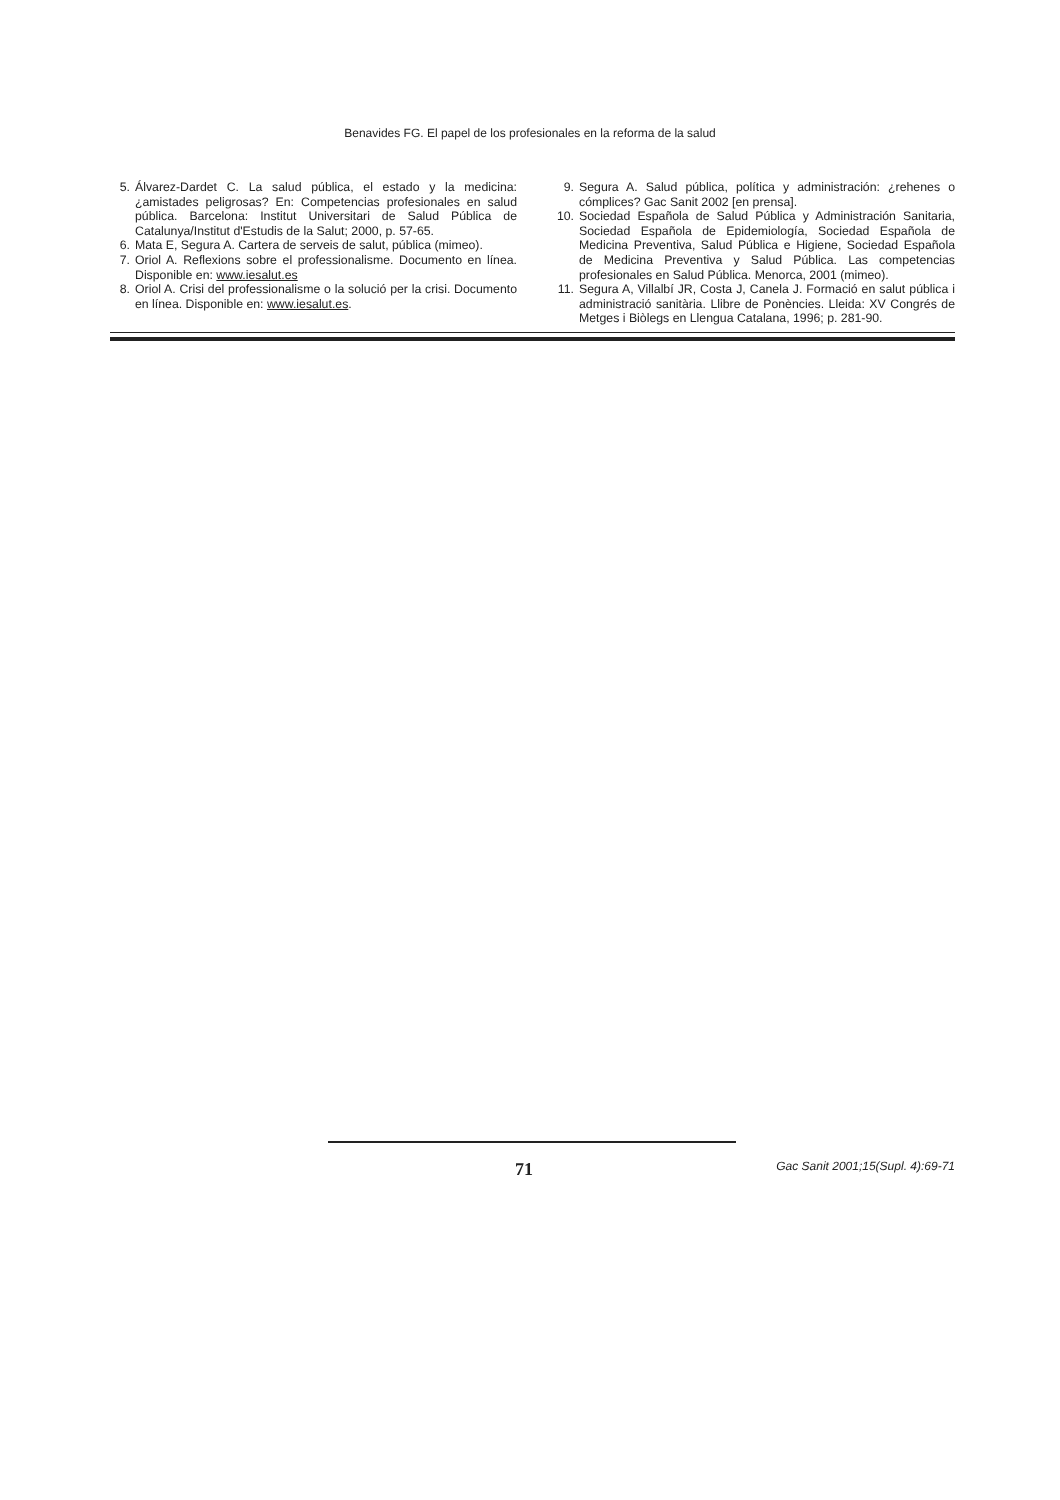Benavides FG. El papel de los profesionales en la reforma de la salud
5. Álvarez-Dardet C. La salud pública, el estado y la medicina: ¿amistades peligrosas? En: Competencias profesionales en salud pública. Barcelona: Institut Universitari de Salud Pública de Catalunya/Institut d'Estudis de la Salut; 2000, p. 57-65.
6. Mata E, Segura A. Cartera de serveis de salut, pública (mimeo).
7. Oriol A. Reflexions sobre el professionalisme. Documento en línea. Disponible en: www.iesalut.es
8. Oriol A. Crisi del professionalisme o la solució per la crisi. Documento en línea. Disponible en: www.iesalut.es.
9. Segura A. Salud pública, política y administración: ¿rehenes o cómplices? Gac Sanit 2002 [en prensa].
10. Sociedad Española de Salud Pública y Administración Sanitaria, Sociedad Española de Epidemiología, Sociedad Española de Medicina Preventiva, Salud Pública e Higiene, Sociedad Española de Medicina Preventiva y Salud Pública. Las competencias profesionales en Salud Pública. Menorca, 2001 (mimeo).
11. Segura A, Villalbí JR, Costa J, Canela J. Formació en salut pública i administració sanitària. Llibre de Ponències. Lleida: XV Congrés de Metges i Biòlegs en Llengua Catalana, 1996; p. 281-90.
71 Gac Sanit 2001;15(Supl. 4):69-71